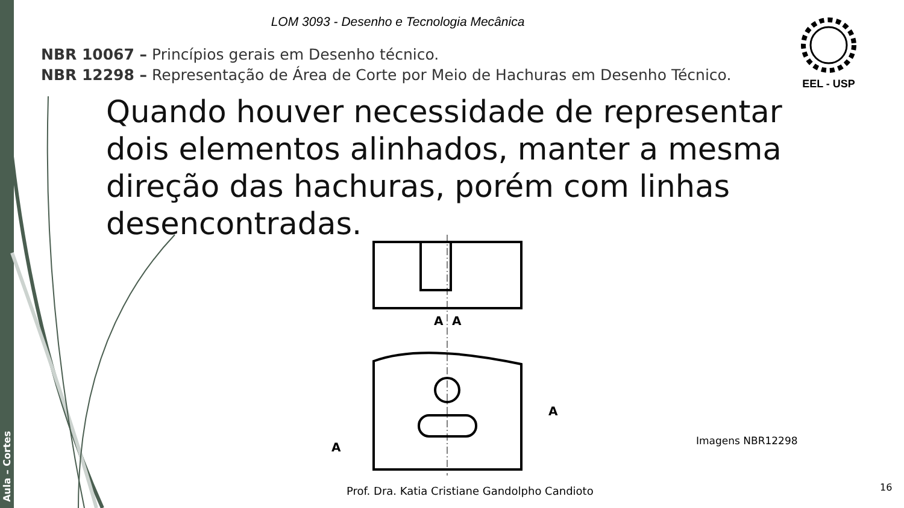Aula – Cortes
LOM 3093 - Desenho e Tecnologia Mecânica
EEL - USP
NBR 10067 – Princípios gerais em Desenho técnico.
NBR 12298 – Representação de Área de Corte por Meio de Hachuras em Desenho Técnico.
Quando houver necessidade de representar dois elementos alinhados, manter a mesma direção das hachuras, porém com linhas desencontradas.
A
A
A
A
Imagens NBR12298
Prof. Dra. Katia Cristiane Gandolpho Candioto
16